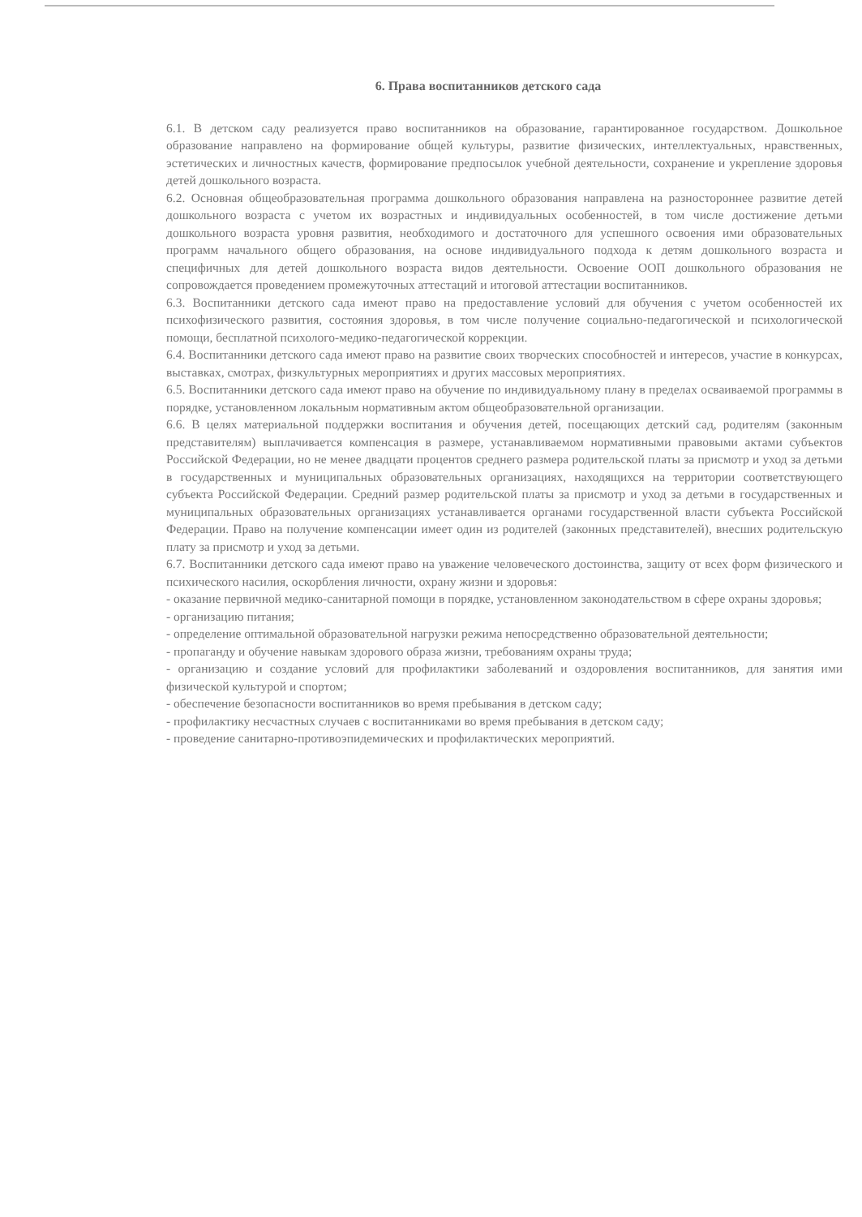6. Права воспитанников детского сада
6.1. В детском саду реализуется право воспитанников на образование, гарантированное государством. Дошкольное образование направлено на формирование общей культуры, развитие физических, интеллектуальных, нравственных, эстетических и личностных качеств, формирование предпосылок учебной деятельности, сохранение и укрепление здоровья детей дошкольного возраста.
6.2. Основная общеобразовательная программа дошкольного образования направлена на разностороннее развитие детей дошкольного возраста с учетом их возрастных и индивидуальных особенностей, в том числе достижение детьми дошкольного возраста уровня развития, необходимого и достаточного для успешного освоения ими образовательных программ начального общего образования, на основе индивидуального подхода к детям дошкольного возраста и специфичных для детей дошкольного возраста видов деятельности. Освоение ООП дошкольного образования не сопровождается проведением промежуточных аттестаций и итоговой аттестации воспитанников.
6.3. Воспитанники детского сада имеют право на предоставление условий для обучения с учетом особенностей их психофизического развития, состояния здоровья, в том числе получение социально-педагогической и психологической помощи, бесплатной психолого-медико-педагогической коррекции.
6.4. Воспитанники детского сада имеют право на развитие своих творческих способностей и интересов, участие в конкурсах, выставках, смотрах, физкультурных мероприятиях и других массовых мероприятиях.
6.5. Воспитанники детского сада имеют право на обучение по индивидуальному плану в пределах осваиваемой программы в порядке, установленном локальным нормативным актом общеобразовательной организации.
6.6. В целях материальной поддержки воспитания и обучения детей, посещающих детский сад, родителям (законным представителям) выплачивается компенсация в размере, устанавливаемом нормативными правовыми актами субъектов Российской Федерации, но не менее двадцати процентов среднего размера родительской платы за присмотр и уход за детьми в государственных и муниципальных образовательных организациях, находящихся на территории соответствующего субъекта Российской Федерации. Средний размер родительской платы за присмотр и уход за детьми в государственных и муниципальных образовательных организациях устанавливается органами государственной власти субъекта Российской Федерации. Право на получение компенсации имеет один из родителей (законных представителей), внесших родительскую плату за присмотр и уход за детьми.
6.7. Воспитанники детского сада имеют право на уважение человеческого достоинства, защиту от всех форм физического и психического насилия, оскорбления личности, охрану жизни и здоровья:
- оказание первичной медико-санитарной помощи в порядке, установленном законодательством в сфере охраны здоровья;
- организацию питания;
- определение оптимальной образовательной нагрузки режима непосредственно образовательной деятельности;
- пропаганду и обучение навыкам здорового образа жизни, требованиям охраны труда;
- организацию и создание условий для профилактики заболеваний и оздоровления воспитанников, для занятия ими физической культурой и спортом;
- обеспечение безопасности воспитанников во время пребывания в детском саду;
- профилактику несчастных случаев с воспитанниками во время пребывания в детском саду;
- проведение санитарно-противоэпидемических и профилактических мероприятий.